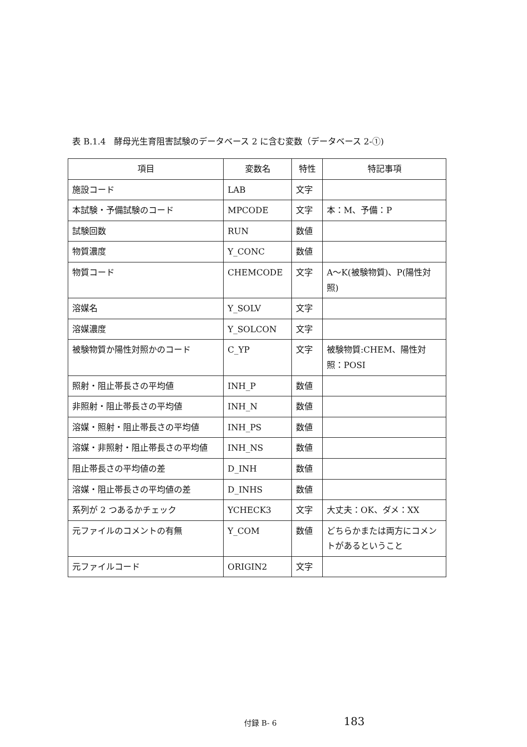表 B.1.4　酵母光生育阻害試験のデータベース 2 に含む変数（データベース 2-①)
| 項目 | 変数名 | 特性 | 特記事項 |
| --- | --- | --- | --- |
| 施設コード | LAB | 文字 | |
| 本試験・予備試験のコード | MPCODE | 文字 | 本：M、予備：P |
| 試験回数 | RUN | 数値 | |
| 物質濃度 | Y_CONC | 数値 | |
| 物質コード | CHEMCODE | 文字 | A～K(被験物質)、P(陽性対照) |
| 溶媒名 | Y_SOLV | 文字 | |
| 溶媒濃度 | Y_SOLCON | 文字 | |
| 被験物質か陽性対照かのコード | C_YP | 文字 | 被験物質:CHEM、陽性対照：POSI |
| 照射・阻止帯長さの平均値 | INH_P | 数値 | |
| 非照射・阻止帯長さの平均値 | INH_N | 数値 | |
| 溶媒・照射・阻止帯長さの平均値 | INH_PS | 数値 | |
| 溶媒・非照射・阻止帯長さの平均値 | INH_NS | 数値 | |
| 阻止帯長さの平均値の差 | D_INH | 数値 | |
| 溶媒・阻止帯長さの平均値の差 | D_INHS | 数値 | |
| 系列が 2 つあるかチェック | YCHECK3 | 文字 | 大丈夫：OK、ダメ：XX |
| 元ファイルのコメントの有無 | Y_COM | 数値 | どちらかまたは両方にコメントがあるということ |
| 元ファイルコード | ORIGIN2 | 文字 | |
付録 B- 6 183